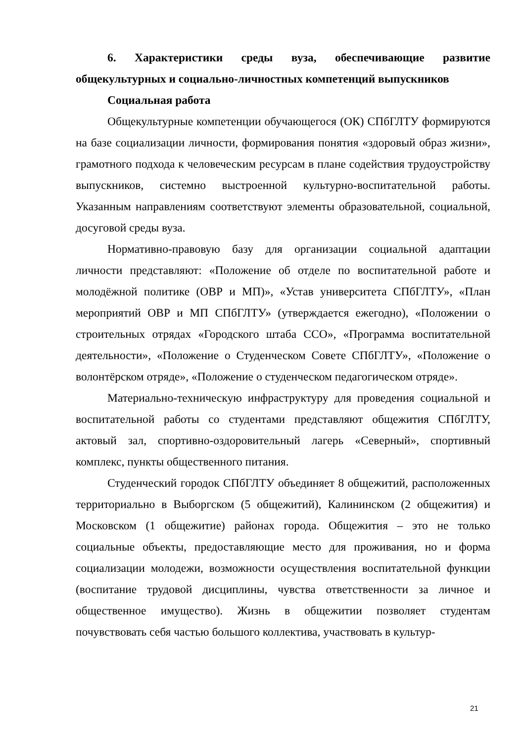6. Характеристики среды вуза, обеспечивающие развитие общекультурных и социально-личностных компетенций выпускников
Социальная работа
Общекультурные компетенции обучающегося (ОК) СПбГЛТУ формируются на базе социализации личности, формирования понятия «здоровый образ жизни», грамотного подхода к человеческим ресурсам в плане содействия трудоустройству выпускников, системно выстроенной культурно-воспитательной работы. Указанным направлениям соответствуют элементы образовательной, социальной, досуговой среды вуза.
Нормативно-правовую базу для организации социальной адаптации личности представляют: «Положение об отделе по воспитательной работе и молодёжной политике (ОВР и МП)», «Устав университета СПбГЛТУ», «План мероприятий ОВР и МП СПбГЛТУ» (утверждается ежегодно), «Положении о строительных отрядах «Городского штаба ССО», «Программа воспитательной деятельности», «Положение о Студенческом Совете СПбГЛТУ», «Положение о волонтёрском отряде», «Положение о студенческом педагогическом отряде».
Материально-техническую инфраструктуру для проведения социальной и воспитательной работы со студентами представляют общежития СПбГЛТУ, актовый зал, спортивно-оздоровительный лагерь «Северный», спортивный комплекс, пункты общественного питания.
Студенческий городок СПбГЛТУ объединяет 8 общежитий, расположенных территориально в Выборгском (5 общежитий), Калининском (2 общежития) и Московском (1 общежитие) районах города. Общежития – это не только социальные объекты, предоставляющие место для проживания, но и форма социализации молодежи, возможности осуществления воспитательной функции (воспитание трудовой дисциплины, чувства ответственности за личное и общественное имущество). Жизнь в общежитии позволяет студентам почувствовать себя частью большого коллектива, участвовать в культур-
21